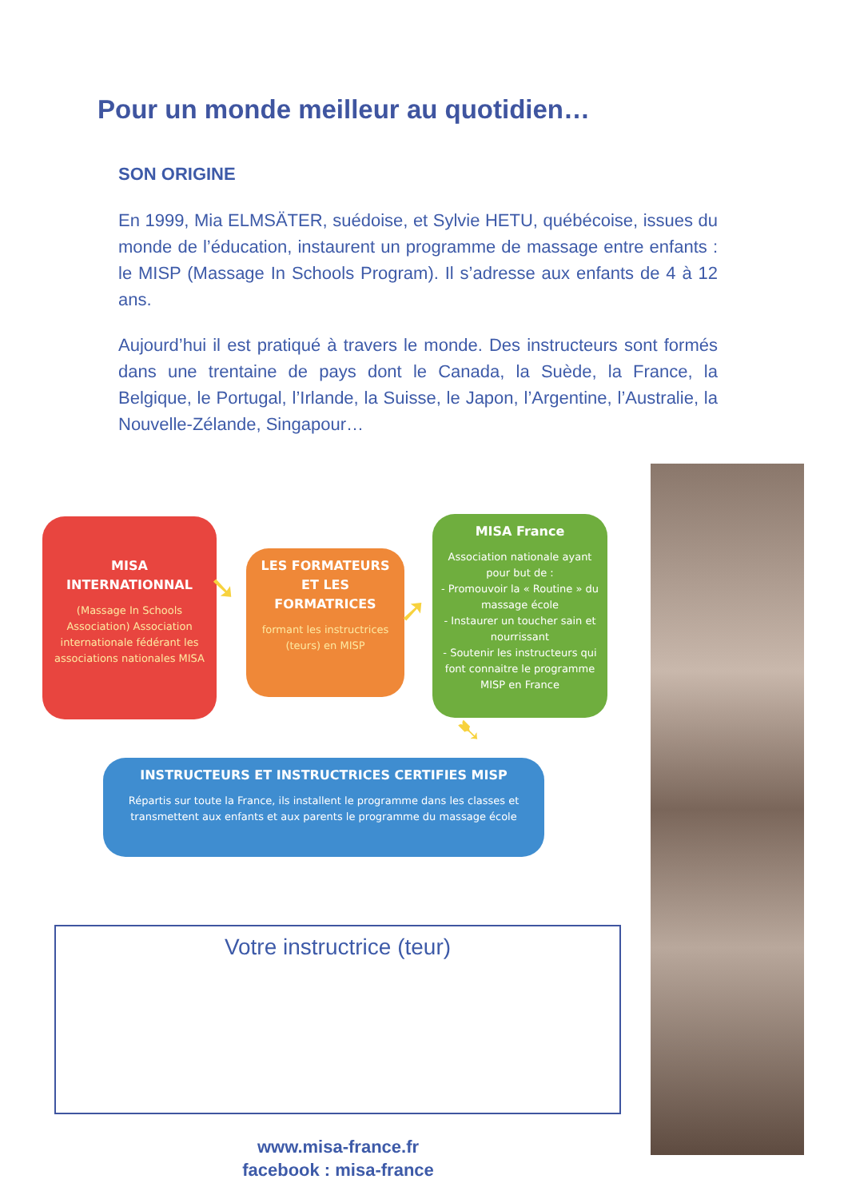Pour un monde meilleur au quotidien…
SON ORIGINE
En 1999, Mia ELMSÄTER, suédoise, et Sylvie HETU, québécoise, issues du monde de l’éducation, instaurent un programme de massage entre enfants : le MISP (Massage In Schools Program). Il s’adresse aux enfants de 4 à 12 ans.
Aujourd’hui il est pratiqué à travers le monde. Des instructeurs sont formés dans une trentaine de pays dont le Canada, la Suède, la France, la Belgique, le Portugal, l’Irlande, la Suisse, le Japon, l’Argentine, l’Australie, la Nouvelle-Zélande, Singapour…
MISA INTERNATIONNAL
(Massage In Schools Association) Association internationale fédérant les associations nationales MISA
➘
LES FORMATEURS ET LES FORMATRICES
formant les instructrices (teurs) en MISP
➚
MISA France
Association nationale ayant pour but de :
- Promouvoir la « Routine » du massage école
- Instaurer un toucher sain et nourrissant
- Soutenir les instructeurs qui font connaitre le programme MISP en France
➷
INSTRUCTEURS ET INSTRUCTRICES CERTIFIES MISP
Répartis sur toute la France, ils installent le programme dans les classes et transmettent aux enfants et aux parents le programme du massage école
Votre instructrice (teur)
www.misa-france.fr
facebook : misa-france